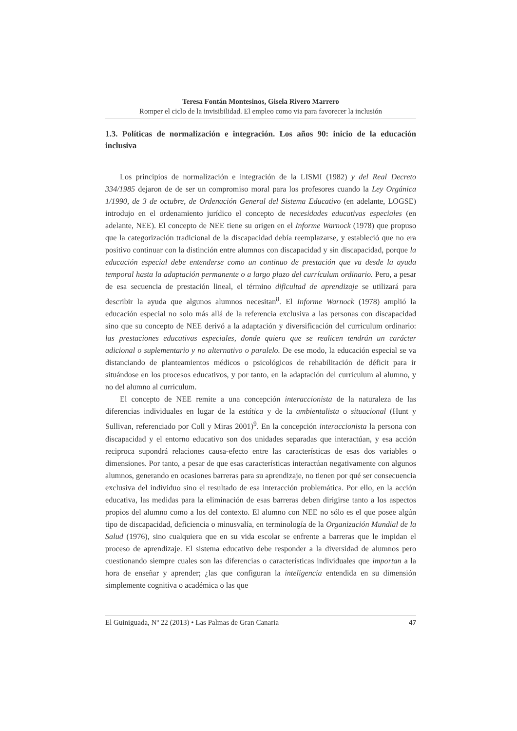Teresa Fontán Montesinos, Gisela Rivero Marrero
Romper el ciclo de la invisibilidad. El empleo como via para favorecer la inclusión
1.3. Políticas de normalización e integración. Los años 90: inicio de la educación inclusiva
Los principios de normalización e integración de la LISMI (1982) y del Real Decreto 334/1985 dejaron de de ser un compromiso moral para los profesores cuando la Ley Orgánica 1/1990, de 3 de octubre, de Ordenación General del Sistema Educativo (en adelante, LOGSE) introdujo en el ordenamiento jurídico el concepto de necesidades educativas especiales (en adelante, NEE). El concepto de NEE tiene su origen en el Informe Warnock (1978) que propuso que la categorización tradicional de la discapacidad debía reemplazarse, y estableció que no era positivo continuar con la distinción entre alumnos con discapacidad y sin discapacidad, porque la educación especial debe entenderse como un continuo de prestación que va desde la ayuda temporal hasta la adaptación permanente o a largo plazo del currículum ordinario. Pero, a pesar de esa secuencia de prestación lineal, el término dificultad de aprendizaje se utilizará para describir la ayuda que algunos alumnos necesitan<sup>8</sup>. El Informe Warnock (1978) amplió la educación especial no solo más allá de la referencia exclusiva a las personas con discapacidad sino que su concepto de NEE derivó a la adaptación y diversificación del curriculum ordinario: las prestaciones educativas especiales, donde quiera que se realicen tendrán un carácter adicional o suplementario y no alternativo o paralelo. De ese modo, la educación especial se va distanciando de planteamientos médicos o psicológicos de rehabilitación de déficit para ir situándose en los procesos educativos, y por tanto, en la adaptación del curriculum al alumno, y no del alumno al curriculum.
El concepto de NEE remite a una concepción interaccionista de la naturaleza de las diferencias individuales en lugar de la estática y de la ambientalista o situacional (Hunt y Sullivan, referenciado por Coll y Miras 2001)<sup>9</sup>. En la concepción interaccionista la persona con discapacidad y el entorno educativo son dos unidades separadas que interactúan, y esa acción reciproca supondrá relaciones causa-efecto entre las características de esas dos variables o dimensiones. Por tanto, a pesar de que esas características interactúan negativamente con algunos alumnos, generando en ocasiones barreras para su aprendizaje, no tienen por qué ser consecuencia exclusiva del individuo sino el resultado de esa interacción problemática. Por ello, en la acción educativa, las medidas para la eliminación de esas barreras deben dirigirse tanto a los aspectos propios del alumno como a los del contexto. El alumno con NEE no sólo es el que posee algún tipo de discapacidad, deficiencia o minusvalía, en terminología de la Organización Mundial de la Salud (1976), sino cualquiera que en su vida escolar se enfrente a barreras que le impidan el proceso de aprendizaje. El sistema educativo debe responder a la diversidad de alumnos pero cuestionando siempre cuales son las diferencias o características individuales que importan a la hora de enseñar y aprender; ¿las que configuran la inteligencia entendida en su dimensión simplemente cognitiva o académica o las que
El Guiniguada, Nº 22 (2013) • Las Palmas de Gran Canaria 47